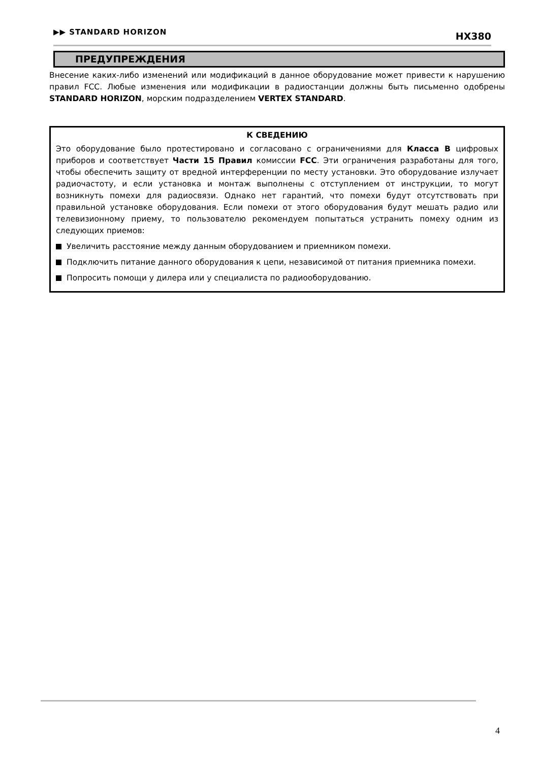▶▶ STANDARD HORIZON HX380
ПРЕДУПРЕЖДЕНИЯ
Внесение каких-либо изменений или модификаций в данное оборудование может привести к нарушению правил FCC. Любые изменения или модификации в радиостанции должны быть письменно одобрены STANDARD HORIZON, морским подразделением VERTEX STANDARD.
К СВЕДЕНИЮ
Это оборудование было протестировано и согласовано с ограничениями для Класса B цифровых приборов и соответствует Части 15 Правил комиссии FCC. Эти ограничения разработаны для того, чтобы обеспечить защиту от вредной интерференции по месту установки. Это оборудование излучает радиочастоту, и если установка и монтаж выполнены с отступлением от инструкции, то могут возникнуть помехи для радиосвязи. Однако нет гарантий, что помехи будут отсутствовать при правильной установке оборудования. Если помехи от этого оборудования будут мешать радио или телевизионному приему, то пользователю рекомендуем попытаться устранить помеху одним из следующих приемов:
Увеличить расстояние между данным оборудованием и приемником помехи.
Подключить питание данного оборудования к цепи, независимой от питания приемника помехи.
Попросить помощи у дилера или у специалиста по радиооборудованию.
4